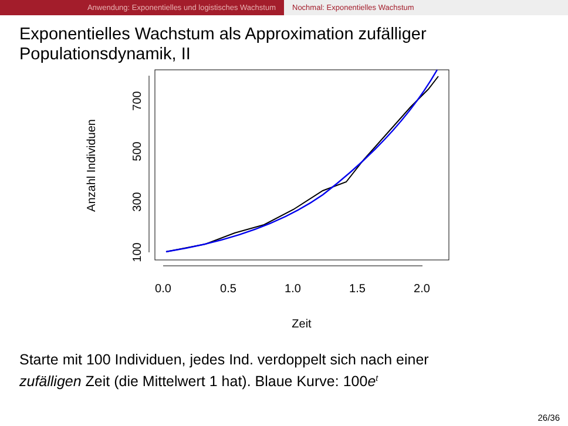Anwendung: Exponentielles und logistisches Wachstum Nochmal: Exponentielles Wachstum
Exponentielles Wachstum als Approximation zufälliger
Populationsdynamik, II
0.0
0.5
1.0
1.5
2.0
Zeit
100
300
500
700
Anzahl Individuen
Starte mit 100 Individuen, jedes Ind. verdoppelt sich nach einer
zufälligen Zeit (die Mittelwert 1 hat). Blaue Kurve: 100e<sup>t</sup>
26/36